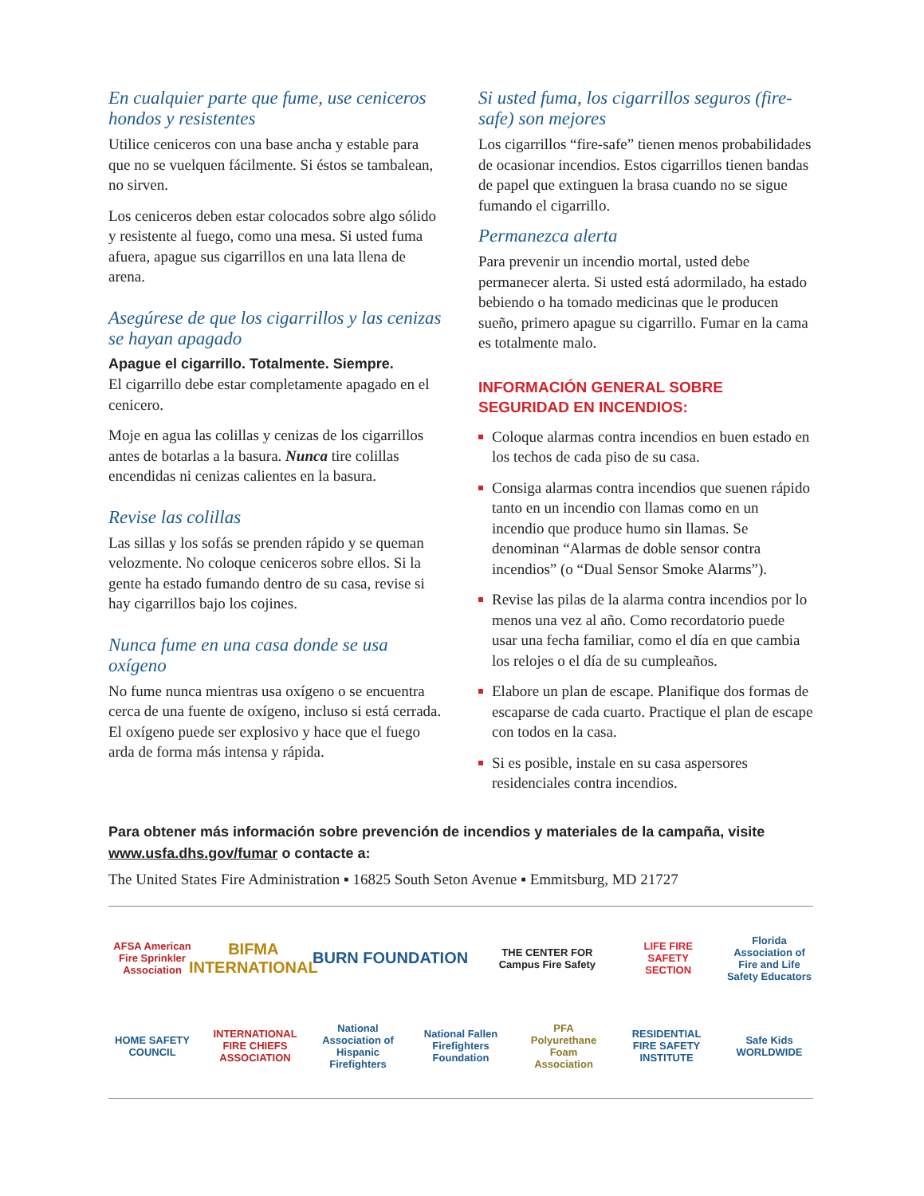En cualquier parte que fume, use ceniceros hondos y resistentes
Utilice ceniceros con una base ancha y estable para que no se vuelquen fácilmente. Si éstos se tambalean, no sirven.
Los ceniceros deben estar colocados sobre algo sólido y resistente al fuego, como una mesa. Si usted fuma afuera, apague sus cigarrillos en una lata llena de arena.
Asegúrese de que los cigarrillos y las cenizas se hayan apagado
Apague el cigarrillo. Totalmente. Siempre.
El cigarrillo debe estar completamente apagado en el cenicero.
Moje en agua las colillas y cenizas de los cigarrillos antes de botarlas a la basura. Nunca tire colillas encendidas ni cenizas calientes en la basura.
Revise las colillas
Las sillas y los sofás se prenden rápido y se queman velozmente. No coloque ceniceros sobre ellos. Si la gente ha estado fumando dentro de su casa, revise si hay cigarrillos bajo los cojines.
Nunca fume en una casa donde se usa oxígeno
No fume nunca mientras usa oxígeno o se encuentra cerca de una fuente de oxígeno, incluso si está cerrada. El oxígeno puede ser explosivo y hace que el fuego arda de forma más intensa y rápida.
Si usted fuma, los cigarrillos seguros (fire-safe) son mejores
Los cigarrillos “fire-safe” tienen menos probabilidades de ocasionar incendios. Estos cigarrillos tienen bandas de papel que extinguen la brasa cuando no se sigue fumando el cigarrillo.
Permanezca alerta
Para prevenir un incendio mortal, usted debe permanecer alerta. Si usted está adormilado, ha estado bebiendo o ha tomado medicinas que le producen sueño, primero apague su cigarrillo. Fumar en la cama es totalmente malo.
INFORMACIÓN GENERAL SOBRE SEGURIDAD EN INCENDIOS:
Coloque alarmas contra incendios en buen estado en los techos de cada piso de su casa.
Consiga alarmas contra incendios que suenen rápido tanto en un incendio con llamas como en un incendio que produce humo sin llamas. Se denominan “Alarmas de doble sensor contra incendios” (o “Dual Sensor Smoke Alarms”).
Revise las pilas de la alarma contra incendios por lo menos una vez al año. Como recordatorio puede usar una fecha familiar, como el día en que cambia los relojes o el día de su cumpleaños.
Elabore un plan de escape. Planifique dos formas de escaparse de cada cuarto. Practique el plan de escape con todos en la casa.
Si es posible, instale en su casa aspersores residenciales contra incendios.
Para obtener más información sobre prevención de incendios y materiales de la campaña, visite www.usfa.dhs.gov/fumar o contacte a:
The United States Fire Administration ▪ 16825 South Seton Avenue ▪ Emmitsburg, MD 21727
AFSA American Fire Sprinkler Association
BIFMA INTERNATIONAL
BURN FOUNDATION
THE CENTER FOR Campus Fire Safety
LIFE FIRE SAFETY SECTION
Florida Association of Fire and Life Safety Educators
HOME SAFETY COUNCIL
INTERNATIONAL FIRE CHIEFS ASSOCIATION
National Association of Hispanic Firefighters
National Fallen Firefighters Foundation
PFA Polyurethane Foam Association
RESIDENTIAL FIRE SAFETY INSTITUTE
Safe Kids WORLDWIDE